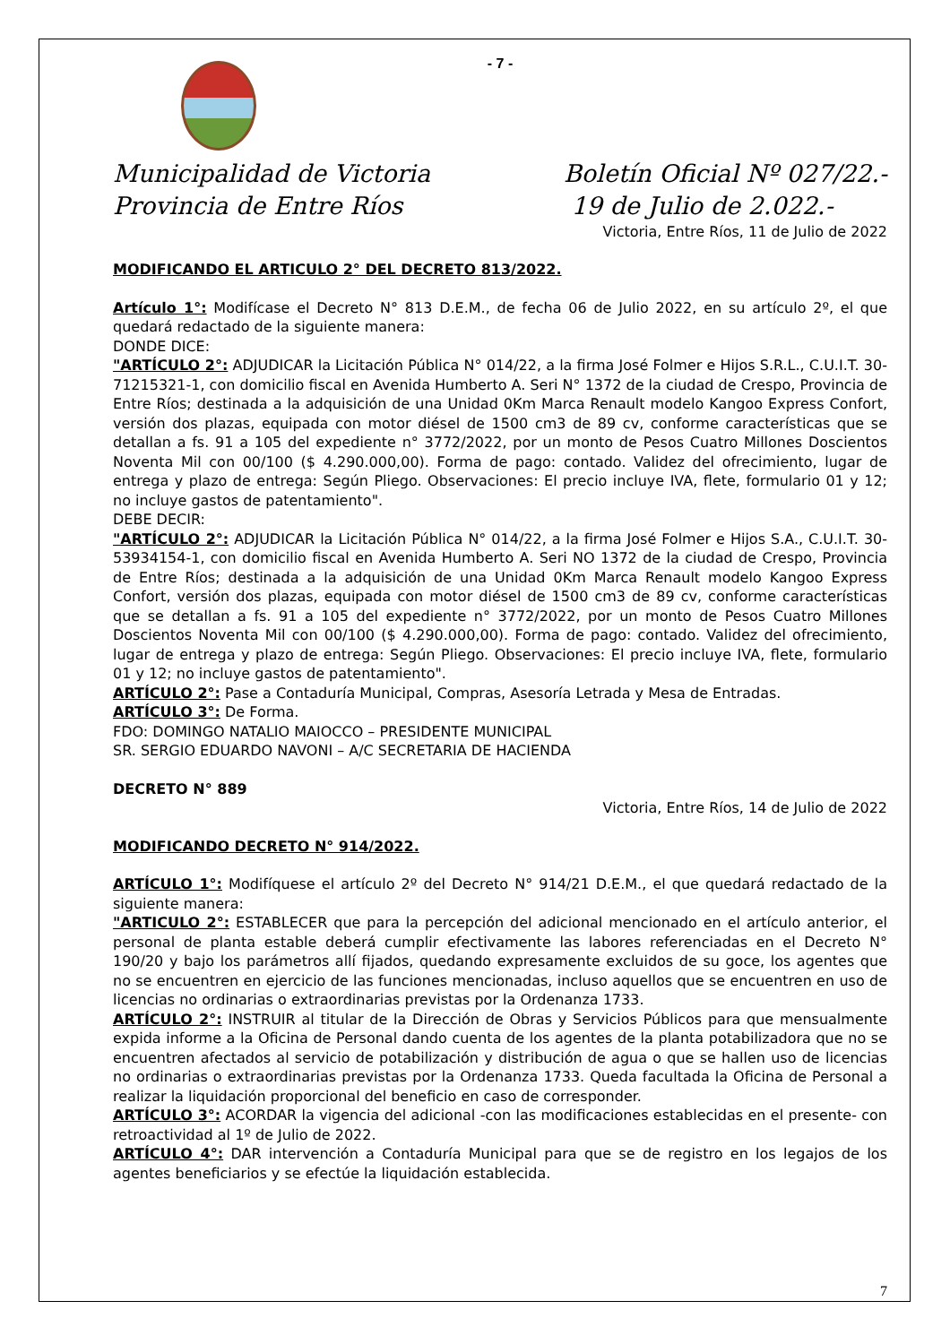- 7 -
Municipalidad de Victoria
Provincia de Entre Ríos
Boletín Oficial Nº 027/22.-
19 de Julio de 2.022.-
Victoria, Entre Ríos, 11 de Julio de 2022
MODIFICANDO EL ARTICULO 2° DEL DECRETO 813/2022.
Artículo 1°: Modifícase el Decreto N° 813 D.E.M., de fecha 06 de Julio 2022, en su artículo 2º, el que quedará redactado de la siguiente manera:
DONDE DICE:
"ARTÍCULO 2°: ADJUDICAR la Licitación Pública N° 014/22, a la firma José Folmer e Hijos S.R.L., C.U.I.T. 30-71215321-1, con domicilio fiscal en Avenida Humberto A. Seri N° 1372 de la ciudad de Crespo, Provincia de Entre Ríos; destinada a la adquisición de una Unidad 0Km Marca Renault modelo Kangoo Express Confort, versión dos plazas, equipada con motor diésel de 1500 cm3 de 89 cv, conforme características que se detallan a fs. 91 a 105 del expediente n° 3772/2022, por un monto de Pesos Cuatro Millones Doscientos Noventa Mil con 00/100 ($ 4.290.000,00). Forma de pago: contado. Validez del ofrecimiento, lugar de entrega y plazo de entrega: Según Pliego. Observaciones: El precio incluye IVA, flete, formulario 01 y 12; no incluye gastos de patentamiento".
DEBE DECIR:
"ARTÍCULO 2°: ADJUDICAR la Licitación Pública N° 014/22, a la firma José Folmer e Hijos S.A., C.U.I.T. 30-53934154-1, con domicilio fiscal en Avenida Humberto A. Seri NO 1372 de la ciudad de Crespo, Provincia de Entre Ríos; destinada a la adquisición de una Unidad 0Km Marca Renault modelo Kangoo Express Confort, versión dos plazas, equipada con motor diésel de 1500 cm3 de 89 cv, conforme características que se detallan a fs. 91 a 105 del expediente n° 3772/2022, por un monto de Pesos Cuatro Millones Doscientos Noventa Mil con 00/100 ($ 4.290.000,00). Forma de pago: contado. Validez del ofrecimiento, lugar de entrega y plazo de entrega: Según Pliego. Observaciones: El precio incluye IVA, flete, formulario 01 y 12; no incluye gastos de patentamiento".
ARTÍCULO 2°: Pase a Contaduría Municipal, Compras, Asesoría Letrada y Mesa de Entradas.
ARTÍCULO 3°: De Forma.
FDO: DOMINGO NATALIO MAIOCCO – PRESIDENTE MUNICIPAL
SR. SERGIO EDUARDO NAVONI – A/C SECRETARIA DE HACIENDA
DECRETO N° 889
Victoria, Entre Ríos, 14 de Julio de 2022
MODIFICANDO DECRETO N° 914/2022.
ARTÍCULO 1°: Modifíquese el artículo 2º del Decreto N° 914/21 D.E.M., el que quedará redactado de la siguiente manera:
"ARTICULO 2°: ESTABLECER que para la percepción del adicional mencionado en el artículo anterior, el personal de planta estable deberá cumplir efectivamente las labores referenciadas en el Decreto N° 190/20 y bajo los parámetros allí fijados, quedando expresamente excluidos de su goce, los agentes que no se encuentren en ejercicio de las funciones mencionadas, incluso aquellos que se encuentren en uso de licencias no ordinarias o extraordinarias previstas por la Ordenanza 1733.
ARTÍCULO 2°: INSTRUIR al titular de la Dirección de Obras y Servicios Públicos para que mensualmente expida informe a la Oficina de Personal dando cuenta de los agentes de la planta potabilizadora que no se encuentren afectados al servicio de potabilización y distribución de agua o que se hallen uso de licencias no ordinarias o extraordinarias previstas por la Ordenanza 1733. Queda facultada la Oficina de Personal a realizar la liquidación proporcional del beneficio en caso de corresponder.
ARTÍCULO 3°: ACORDAR la vigencia del adicional -con las modificaciones establecidas en el presente- con retroactividad al 1º de Julio de 2022.
ARTÍCULO 4°: DAR intervención a Contaduría Municipal para que se de registro en los legajos de los agentes beneficiarios y se efectúe la liquidación establecida.
7